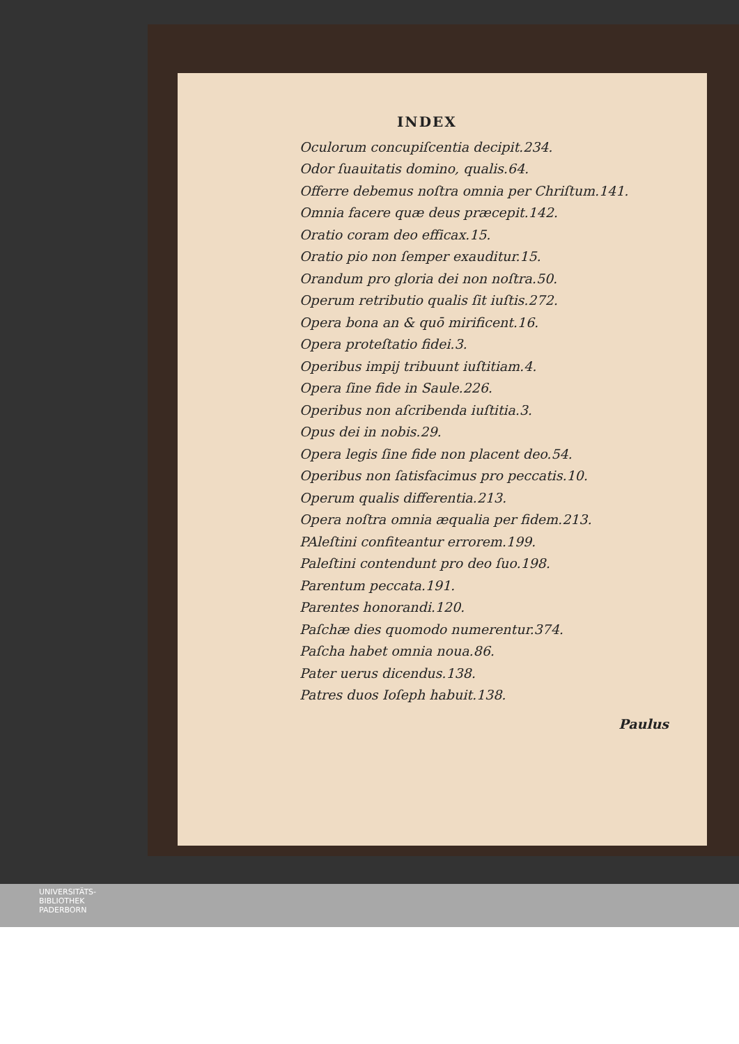INDEX
Oculorum concupiſcentia decipit.234.
Odor ſuauitatis domino, qualis.64.
Offerre debemus noſtra omnia per Chriſtum.141.
Omnia facere quæ deus præcepit.142.
Oratio coram deo efficax.15.
Oratio pio non ſemper exauditur.15.
Orandum pro gloria dei non noſtra.50.
Operum retributio qualis ſit iuſtis.272.
Opera bona an & quō mirificent.16.
Opera proteſtatio fidei.3.
Operibus impij tribuunt iuſtitiam.4.
Opera ſine fide in Saule.226.
Operibus non aſcribenda iuſtitia.3.
Opus dei in nobis.29.
Opera legis ſine fide non placent deo.54.
Operibus non ſatisfacimus pro peccatis.10.
Operum qualis differentia.213.
Opera noſtra omnia æqualia per fidem.213.
PAleſtini confiteantur errorem.199.
Paleſtini contendunt pro deo ſuo.198.
Parentum peccata.191.
Parentes honorandi.120.
Paſchæ dies quomodo numerentur.374.
Paſcha habet omnia noua.86.
Pater uerus dicendus.138.
Patres duos Ioſeph habuit.138.
Paulus
UNIVERSITÄTS-
BIBLIOTHEK
PADERBORN